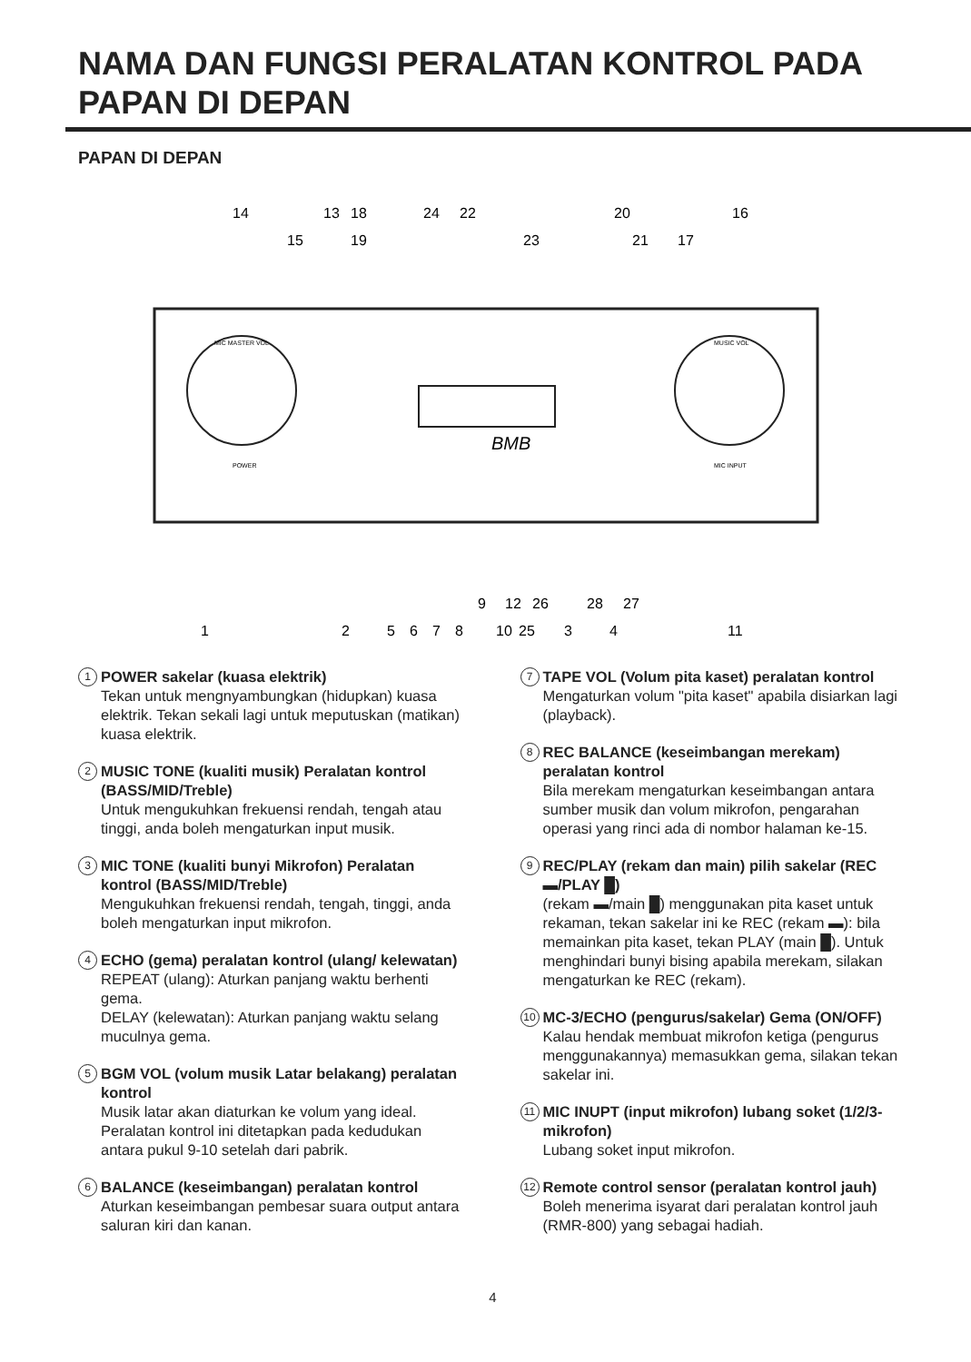NAMA DAN FUNGSI PERALATAN KONTROL PADA PAPAN DI DEPAN
PAPAN DI DEPAN
BMB
MIC MASTER VOL
MUSIC VOL
MIC INPUT
POWER
14
13
18
24
22
20
16
15
19
23
21
17
9
12
26
28
27
1
2
5
6
7
8
10
25
3
4
11
1 POWER sakelar (kuasa elektrik)
Tekan untuk mengnyambungkan (hidupkan) kuasa elektrik. Tekan sekali lagi untuk meputuskan (matikan) kuasa elektrik.
2 MUSIC TONE (kualiti musik) Peralatan kontrol (BASS/MID/Treble)
Untuk mengukuhkan frekuensi rendah, tengah atau tinggi, anda boleh mengaturkan input musik.
3 MIC TONE (kualiti bunyi Mikrofon) Peralatan kontrol (BASS/MID/Treble)
Mengukuhkan frekuensi rendah, tengah, tinggi, anda boleh mengaturkan input mikrofon.
4 ECHO (gema) peralatan kontrol (ulang/ kelewatan)
REPEAT (ulang): Aturkan panjang waktu berhenti gema.
DELAY (kelewatan): Aturkan panjang waktu selang muculnya gema.
5 BGM VOL (volum musik Latar belakang) peralatan kontrol
Musik latar akan diaturkan ke volum yang ideal. Peralatan kontrol ini ditetapkan pada kedudukan antara pukul 9-10 setelah dari pabrik.
6 BALANCE (keseimbangan) peralatan kontrol
Aturkan keseimbangan pembesar suara output antara saluran kiri dan kanan.
7 TAPE VOL (Volum pita kaset) peralatan kontrol
Mengaturkan volum "pita kaset" apabila disiarkan lagi (playback).
8 REC BALANCE (keseimbangan merekam) peralatan kontrol
Bila merekam mengaturkan keseimbangan antara sumber musik dan volum mikrofon, pengarahan operasi yang rinci ada di nombor halaman ke-15.
9 REC/PLAY (rekam dan main) pilih sakelar (REC ▬/PLAY █)
(rekam ▬/main █) menggunakan pita kaset untuk rekaman, tekan sakelar ini ke REC (rekam ▬): bila memainkan pita kaset, tekan PLAY (main █). Untuk menghindari bunyi bising apabila merekam, silakan mengaturkan ke REC (rekam).
10 MC-3/ECHO (pengurus/sakelar) Gema (ON/OFF)
Kalau hendak membuat mikrofon ketiga (pengurus menggunakannya) memasukkan gema, silakan tekan sakelar ini.
11 MIC INUPT (input mikrofon) lubang soket (1/2/3- mikrofon)
Lubang soket input mikrofon.
12 Remote control sensor (peralatan kontrol jauh)
Boleh menerima isyarat dari peralatan kontrol jauh (RMR-800) yang sebagai hadiah.
4